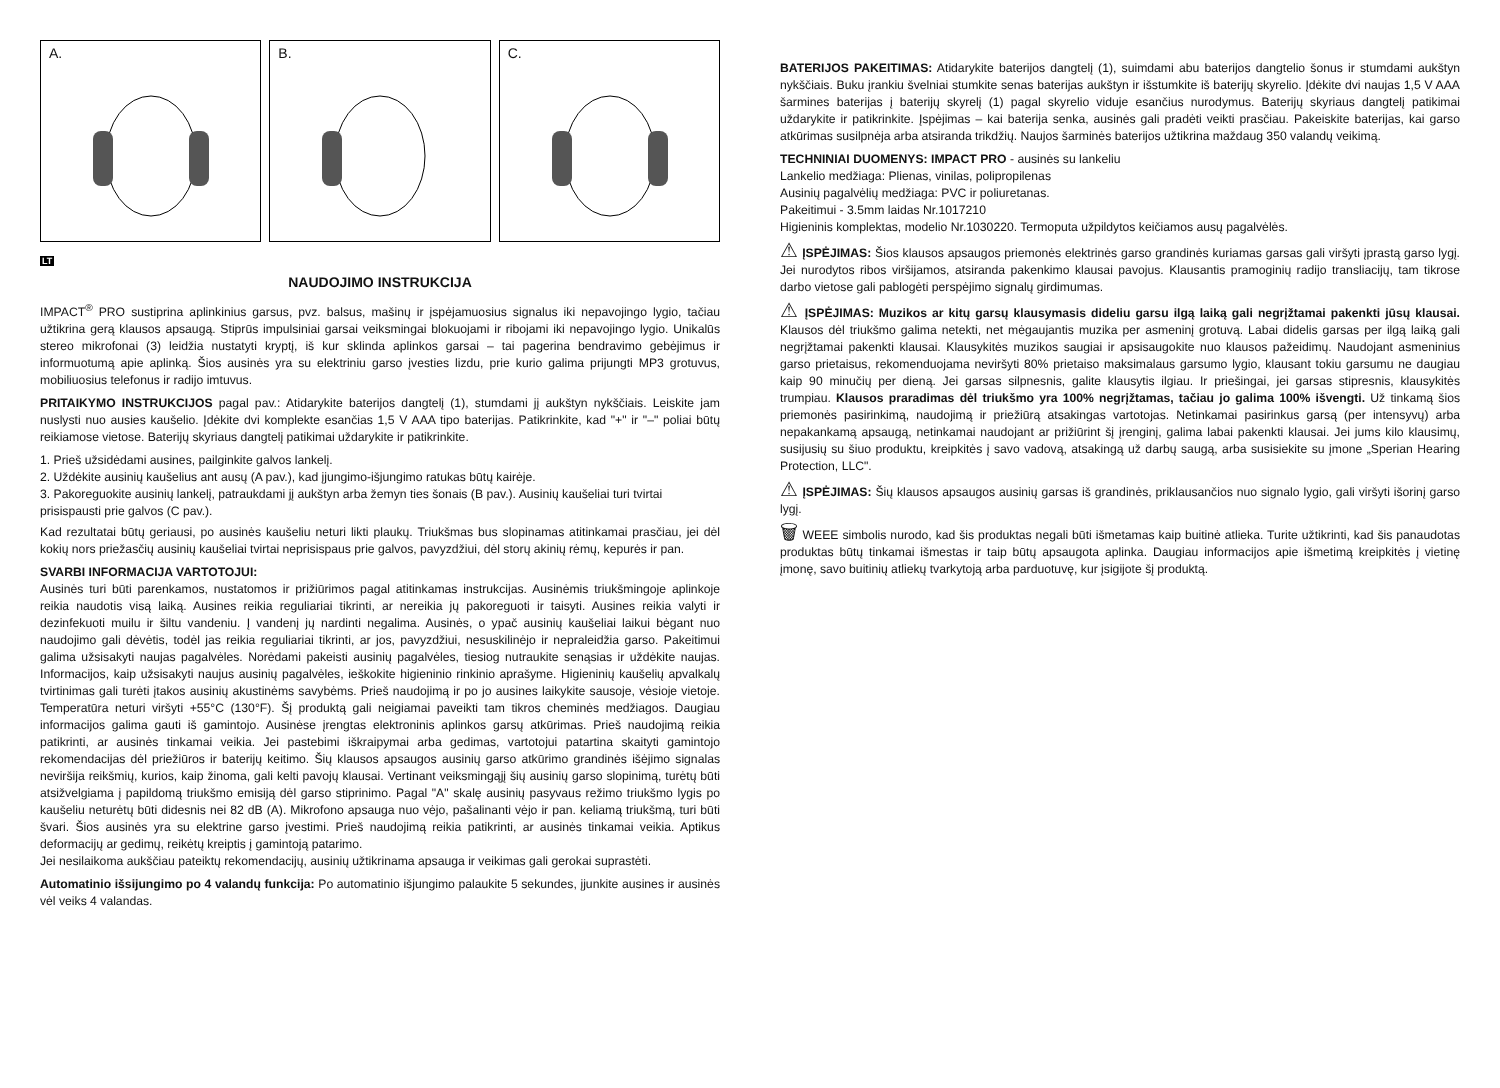A.
B.
C.
LT
NAUDOJIMO INSTRUKCIJA
IMPACT<sup>®</sup> PRO sustiprina aplinkinius garsus, pvz. balsus, mašinų ir įspėjamuosius signalus iki nepavojingo lygio, tačiau užtikrina gerą klausos apsaugą. Stiprūs impulsiniai garsai veiksmingai blokuojami ir ribojami iki nepavojingo lygio. Unikalūs stereo mikrofonai (3) leidžia nustatyti kryptį, iš kur sklinda aplinkos garsai – tai pagerina bendravimo gebėjimus ir informuotumą apie aplinką. Šios ausinės yra su elektriniu garso įvesties lizdu, prie kurio galima prijungti MP3 grotuvus, mobiliuosius telefonus ir radijo imtuvus.
PRITAIKYMO INSTRUKCIJOS pagal pav.: Atidarykite baterijos dangtelį (1), stumdami jį aukštyn nykščiais. Leiskite jam nuslysti nuo ausies kaušelio. Įdėkite dvi komplekte esančias 1,5 V AAA tipo baterijas. Patikrinkite, kad "+" ir "–" poliai būtų reikiamose vietose. Baterijų skyriaus dangtelį patikimai uždarykite ir patikrinkite.
1. Prieš užsidėdami ausines, pailginkite galvos lankelį.
2. Uždėkite ausinių kaušelius ant ausų (A pav.), kad įjungimo-išjungimo ratukas būtų kairėje.
3. Pakoreguokite ausinių lankelį, patraukdami jį aukštyn arba žemyn ties šonais (B pav.). Ausinių kaušeliai turi tvirtai prisispausti prie galvos (C pav.).
Kad rezultatai būtų geriausi, po ausinės kaušeliu neturi likti plaukų. Triukšmas bus slopinamas atitinkamai prasčiau, jei dėl kokių nors priežasčių ausinių kaušeliai tvirtai neprisispaus prie galvos, pavyzdžiui, dėl storų akinių rėmų, kepurės ir pan.
SVARBI INFORMACIJA VARTOTOJUI:
Ausinės turi būti parenkamos, nustatomos ir prižiūrimos pagal atitinkamas instrukcijas. Ausinėmis triukšmingoje aplinkoje reikia naudotis visą laiką. Ausines reikia reguliariai tikrinti, ar nereikia jų pakoreguoti ir taisyti. Ausines reikia valyti ir dezinfekuoti muilu ir šiltu vandeniu. Į vandenį jų nardinti negalima. Ausinės, o ypač ausinių kaušeliai laikui bėgant nuo naudojimo gali dėvėtis, todėl jas reikia reguliariai tikrinti, ar jos, pavyzdžiui, nesuskilinėjo ir nepraleidžia garso. Pakeitimui galima užsisakyti naujas pagalvėles. Norėdami pakeisti ausinių pagalvėles, tiesiog nutraukite senąsias ir uždėkite naujas. Informacijos, kaip užsisakyti naujus ausinių pagalvėles, ieškokite higieninio rinkinio aprašyme. Higieninių kaušelių apvalkalų tvirtinimas gali turėti įtakos ausinių akustinėms savybėms. Prieš naudojimą ir po jo ausines laikykite sausoje, vėsioje vietoje. Temperatūra neturi viršyti +55°C (130°F). Šį produktą gali neigiamai paveikti tam tikros cheminės medžiagos. Daugiau informacijos galima gauti iš gamintojo. Ausinėse įrengtas elektroninis aplinkos garsų atkūrimas. Prieš naudojimą reikia patikrinti, ar ausinės tinkamai veikia. Jei pastebimi iškraipymai arba gedimas, vartotojui patartina skaityti gamintojo rekomendacijas dėl priežiūros ir baterijų keitimo. Šių klausos apsaugos ausinių garso atkūrimo grandinės išėjimo signalas neviršija reikšmių, kurios, kaip žinoma, gali kelti pavojų klausai. Vertinant veiksmingąjį šių ausinių garso slopinimą, turėtų būti atsižvelgiama į papildomą triukšmo emisiją dėl garso stiprinimo. Pagal "A" skalę ausinių pasyvaus režimo triukšmo lygis po kaušeliu neturėtų būti didesnis nei 82 dB (A). Mikrofono apsauga nuo vėjo, pašalinanti vėjo ir pan. keliamą triukšmą, turi būti švari. Šios ausinės yra su elektrine garso įvestimi. Prieš naudojimą reikia patikrinti, ar ausinės tinkamai veikia. Aptikus deformacijų ar gedimų, reikėtų kreiptis į gamintoją patarimo.
Jei nesilaikoma aukščiau pateiktų rekomendacijų, ausinių užtikrinama apsauga ir veikimas gali gerokai suprastėti.
Automatinio išsijungimo po 4 valandų funkcija: Po automatinio išjungimo palaukite 5 sekundes, įjunkite ausines ir ausinės vėl veiks 4 valandas.
BATERIJOS PAKEITIMAS: Atidarykite baterijos dangtelį (1), suimdami abu baterijos dangtelio šonus ir stumdami aukštyn nykščiais. Buku įrankiu švelniai stumkite senas baterijas aukštyn ir išstumkite iš baterijų skyrelio. Įdėkite dvi naujas 1,5 V AAA šarmines baterijas į baterijų skyrelį (1) pagal skyrelio viduje esančius nurodymus. Baterijų skyriaus dangtelį patikimai uždarykite ir patikrinkite. Įspėjimas – kai baterija senka, ausinės gali pradėti veikti prasčiau. Pakeiskite baterijas, kai garso atkūrimas susilpnėja arba atsiranda trikdžių. Naujos šarminės baterijos užtikrina maždaug 350 valandų veikimą.
TECHNINIAI DUOMENYS: IMPACT PRO - ausinės su lankeliu
Lankelio medžiaga: Plienas, vinilas, polipropilenas
Ausinių pagalvėlių medžiaga: PVC ir poliuretanas.
Pakeitimui - 3.5mm laidas Nr.1017210
Higieninis komplektas, modelio Nr.1030220. Termoputa užpildytos keičiamos ausų pagalvėlės.
⚠ ĮSPĖJIMAS: Šios klausos apsaugos priemonės elektrinės garso grandinės kuriamas garsas gali viršyti įprastą garso lygį. Jei nurodytos ribos viršijamos, atsiranda pakenkimo klausai pavojus. Klausantis pramoginių radijo transliacijų, tam tikrose darbo vietose gali pablogėti perspėjimo signalų girdimumas.
⚠ ĮSPĖJIMAS: Muzikos ar kitų garsų klausymasis dideliu garsu ilgą laiką gali negrįžtamai pakenkti jūsų klausai. Klausos dėl triukšmo galima netekti, net mėgaujantis muzika per asmeninį grotuvą. Labai didelis garsas per ilgą laiką gali negrįžtamai pakenkti klausai. Klausykitės muzikos saugiai ir apsisaugokite nuo klausos pažeidimų. Naudojant asmeninius garso prietaisus, rekomenduojama neviršyti 80% prietaiso maksimalaus garsumo lygio, klausant tokiu garsumu ne daugiau kaip 90 minučių per dieną. Jei garsas silpnesnis, galite klausytis ilgiau. Ir priešingai, jei garsas stipresnis, klausykitės trumpiau. Klausos praradimas dėl triukšmo yra 100% negrįžtamas, tačiau jo galima 100% išvengti. Už tinkamą šios priemonės pasirinkimą, naudojimą ir priežiūrą atsakingas vartotojas. Netinkamai pasirinkus garsą (per intensyvų) arba nepakankamą apsaugą, netinkamai naudojant ar prižiūrint šį įrenginį, galima labai pakenkti klausai. Jei jums kilo klausimų, susijusių su šiuo produktu, kreipkitės į savo vadovą, atsakingą už darbų saugą, arba susisiekite su įmone „Sperian Hearing Protection, LLC".
⚠ ĮSPĖJIMAS: Šių klausos apsaugos ausinių garsas iš grandinės, priklausančios nuo signalo lygio, gali viršyti išorinį garso lygį.
🗑 WEEE simbolis nurodo, kad šis produktas negali būti išmetamas kaip buitinė atlieka. Turite užtikrinti, kad šis panaudotas produktas būtų tinkamai išmestas ir taip būtų apsaugota aplinka. Daugiau informacijos apie išmetimą kreipkitės į vietinę įmonę, savo buitinių atliekų tvarkytoją arba parduotuvę, kur įsigijote šį produktą.